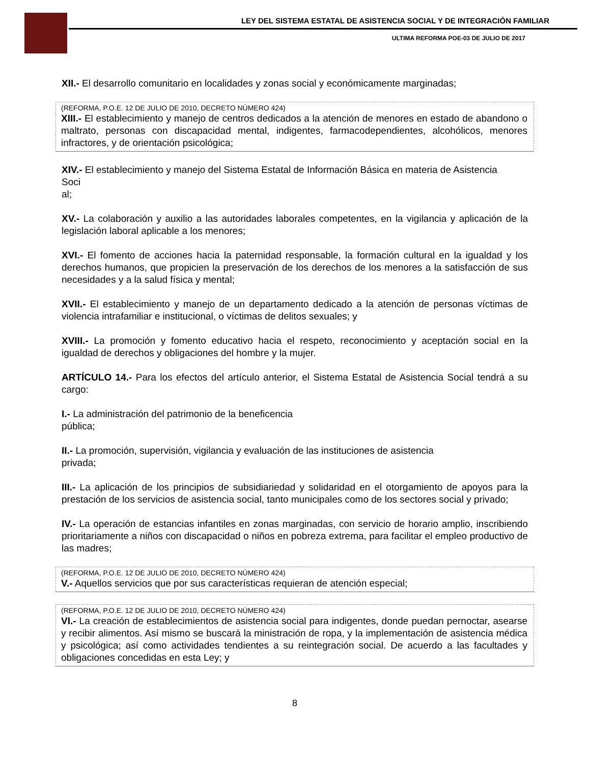LEY DEL SISTEMA ESTATAL DE ASISTENCIA SOCIAL Y DE INTEGRACIÓN FAMILIAR
ULTIMA REFORMA POE-03 DE JULIO DE 2017
XII.- El desarrollo comunitario en localidades y zonas social y económicamente marginadas;
(REFORMA, P.O.E. 12 DE JULIO DE 2010, DECRETO NÚMERO 424)
XIII.- El establecimiento y manejo de centros dedicados a la atención de menores en estado de abandono o maltrato, personas con discapacidad mental, indigentes, farmacodependientes, alcohólicos, menores infractores, y de orientación psicológica;
XIV.- El establecimiento y manejo del Sistema Estatal de Información Básica en materia de Asistencia
Soci
al;
XV.- La colaboración y auxilio a las autoridades laborales competentes, en la vigilancia y aplicación de la legislación laboral aplicable a los menores;
XVI.- El fomento de acciones hacia la paternidad responsable, la formación cultural en la igualdad y los derechos humanos, que propicien la preservación de los derechos de los menores a la satisfacción de sus necesidades y a la salud física y mental;
XVII.- El establecimiento y manejo de un departamento dedicado a la atención de personas víctimas de violencia intrafamiliar e institucional, o víctimas de delitos sexuales; y
XVIII.- La promoción y fomento educativo hacia el respeto, reconocimiento y aceptación social en la igualdad de derechos y obligaciones del hombre y la mujer.
ARTÍCULO 14.- Para los efectos del artículo anterior, el Sistema Estatal de Asistencia Social tendrá a su cargo:
I.- La administración del patrimonio de la beneficencia
pública;
II.- La promoción, supervisión, vigilancia y evaluación de las instituciones de asistencia
privada;
III.- La aplicación de los principios de subsidiariedad y solidaridad en el otorgamiento de apoyos para la prestación de los servicios de asistencia social, tanto municipales como de los sectores social y privado;
IV.- La operación de estancias infantiles en zonas marginadas, con servicio de horario amplio, inscribiendo prioritariamente a niños con discapacidad o niños en pobreza extrema, para facilitar el empleo productivo de las madres;
(REFORMA, P.O.E. 12 DE JULIO DE 2010, DECRETO NÚMERO 424)
V.- Aquellos servicios que por sus características requieran de atención especial;
(REFORMA, P.O.E. 12 DE JULIO DE 2010, DECRETO NÚMERO 424)
VI.- La creación de establecimientos de asistencia social para indigentes, donde puedan pernoctar, asearse y recibir alimentos. Así mismo se buscará la ministración de ropa, y la implementación de asistencia médica y psicológica; así como actividades tendientes a su reintegración social. De acuerdo a las facultades y obligaciones concedidas en esta Ley; y
8